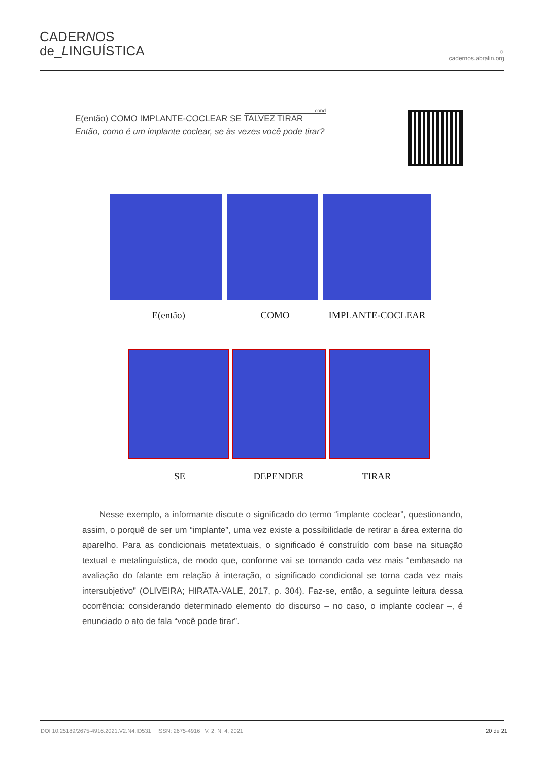CADERNOS
de_LINGUÍSTICA
☼
cadernos.abralin.org
cond
E(então) COMO IMPLANTE-COCLEAR SE TALVEZ TIRAR
Então, como é um implante coclear, se às vezes você pode tirar?
E(então) COMO IMPLANTE-COCLEAR
SE DEPENDER TIRAR
Nesse exemplo, a informante discute o significado do termo “implante coclear”, questionando, assim, o porquê de ser um “implante”, uma vez existe a possibilidade de retirar a área externa do aparelho. Para as condicionais metatextuais, o significado é construído com base na situação textual e metalinguística, de modo que, conforme vai se tornando cada vez mais “embasado na avaliação do falante em relação à interação, o significado condicional se torna cada vez mais intersubjetivo” (OLIVEIRA; HIRATA-VALE, 2017, p. 304). Faz-se, então, a seguinte leitura dessa ocorrência: considerando determinado elemento do discurso – no caso, o implante coclear –, é enunciado o ato de fala “você pode tirar”.
DOI 10.25189/2675-4916.2021.V2.N4.ID531 ISSN: 2675-4916 V. 2, N. 4, 2021 20 de 21